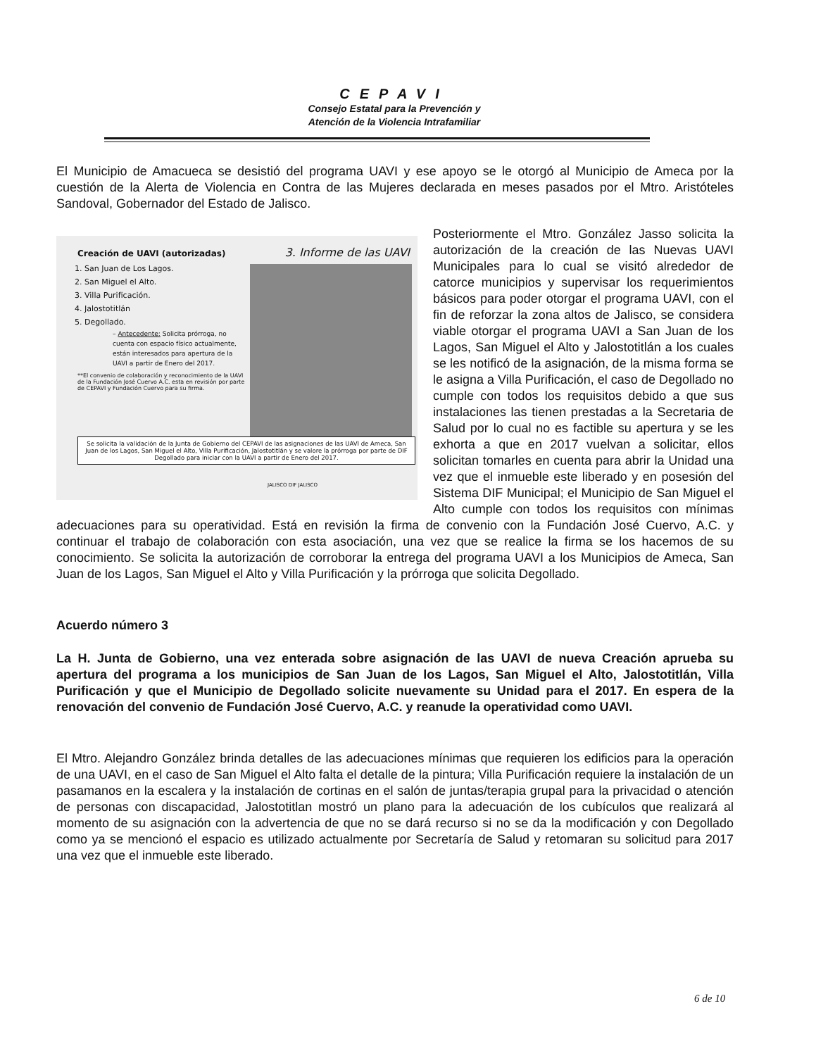CEPAVI
Consejo Estatal para la Prevención y
Atención de la Violencia Intrafamiliar
El Municipio de Amacueca se desistió del programa UAVI y ese apoyo se le otorgó al Municipio de Ameca por la cuestión de la Alerta de Violencia en Contra de las Mujeres declarada en meses pasados por el Mtro. Aristóteles Sandoval, Gobernador del Estado de Jalisco.
Creación de UAVI (autorizadas) 3. Informe de las UAVI
1. San Juan de Los Lagos.
2. San Miguel el Alto.
3. Villa Purificación.
4. Jalostotitlán
5. Degollado.
– Antecedente: Solicita prórroga, no cuenta con espacio físico actualmente, están interesados para apertura de la UAVI a partir de Enero del 2017.
**El convenio de colaboración y reconocimiento de la UAVI de la Fundación José Cuervo A.C. esta en revisión por parte de CEPAVI y Fundación Cuervo para su firma.
Se solicita la validación de la Junta de Gobierno del CEPAVI de las asignaciones de las UAVI de Ameca, San Juan de los Lagos, San Miguel el Alto, Villa Purificación, Jalostotitlán y se valore la prórroga por parte de DIF Degollado para iniciar con la UAVI a partir de Enero del 2017.
JALISCO DIF JALISCO
Posteriormente el Mtro. González Jasso solicita la autorización de la creación de las Nuevas UAVI Municipales para lo cual se visitó alrededor de catorce municipios y supervisar los requerimientos básicos para poder otorgar el programa UAVI, con el fin de reforzar la zona altos de Jalisco, se considera viable otorgar el programa UAVI a San Juan de los Lagos, San Miguel el Alto y Jalostotitlán a los cuales se les notificó de la asignación, de la misma forma se le asigna a Villa Purificación, el caso de Degollado no cumple con todos los requisitos debido a que sus instalaciones las tienen prestadas a la Secretaria de Salud por lo cual no es factible su apertura y se les exhorta a que en 2017 vuelvan a solicitar, ellos solicitan tomarles en cuenta para abrir la Unidad una vez que el inmueble este liberado y en posesión del Sistema DIF Municipal; el Municipio de San Miguel el Alto cumple con todos los requisitos con mínimas adecuaciones para su operatividad. Está en revisión la firma de convenio con la Fundación José Cuervo, A.C. y continuar el trabajo de colaboración con esta asociación, una vez que se realice la firma se los hacemos de su conocimiento. Se solicita la autorización de corroborar la entrega del programa UAVI a los Municipios de Ameca, San Juan de los Lagos, San Miguel el Alto y Villa Purificación y la prórroga que solicita Degollado.
Acuerdo número 3
La H. Junta de Gobierno, una vez enterada sobre asignación de las UAVI de nueva Creación aprueba su apertura del programa a los municipios de San Juan de los Lagos, San Miguel el Alto, Jalostotitlán, Villa Purificación y que el Municipio de Degollado solicite nuevamente su Unidad para el 2017. En espera de la renovación del convenio de Fundación José Cuervo, A.C. y reanude la operatividad como UAVI.
El Mtro. Alejandro González brinda detalles de las adecuaciones mínimas que requieren los edificios para la operación de una UAVI, en el caso de San Miguel el Alto falta el detalle de la pintura; Villa Purificación requiere la instalación de un pasamanos en la escalera y la instalación de cortinas en el salón de juntas/terapia grupal para la privacidad o atención de personas con discapacidad, Jalostotitlan mostró un plano para la adecuación de los cubículos que realizará al momento de su asignación con la advertencia de que no se dará recurso si no se da la modificación y con Degollado como ya se mencionó el espacio es utilizado actualmente por Secretaría de Salud y retomaran su solicitud para 2017 una vez que el inmueble este liberado.
6 de 10